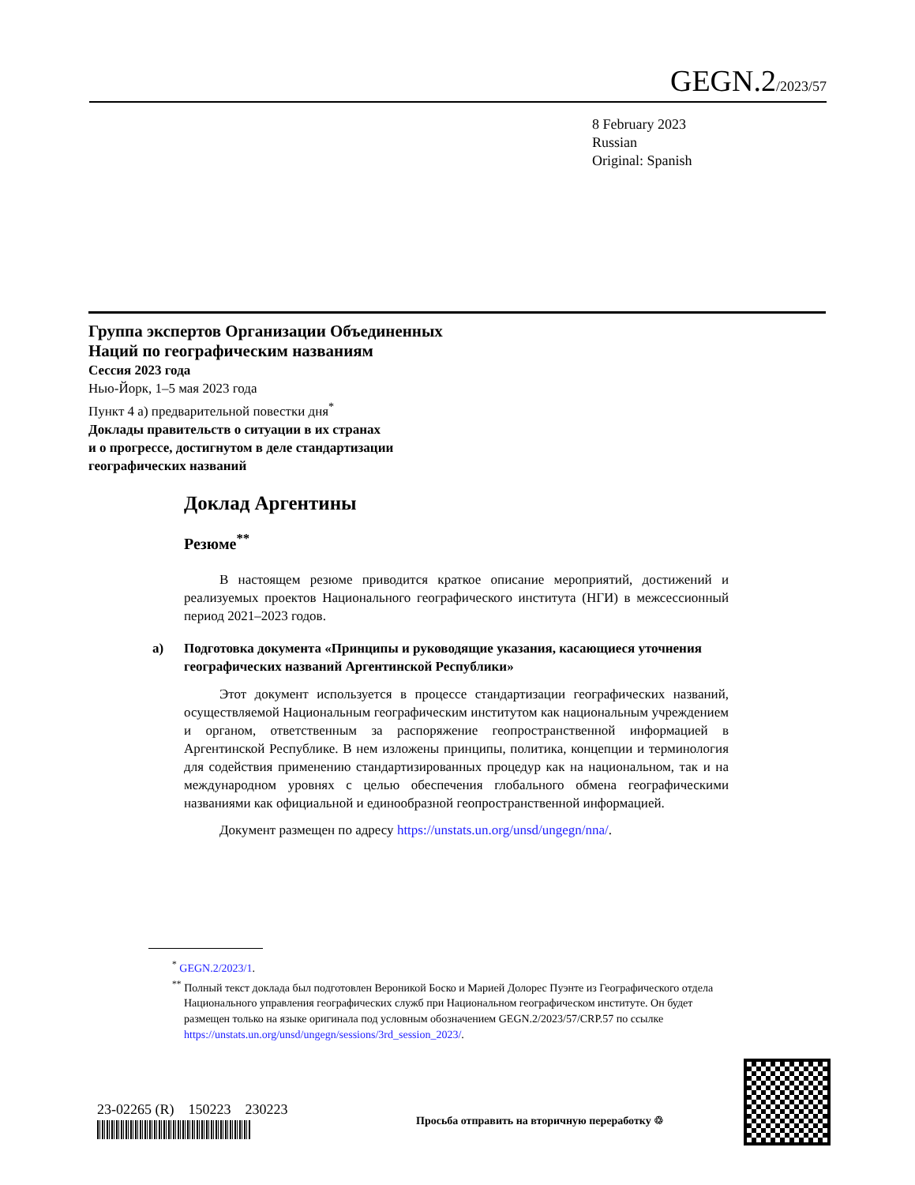GEGN.2/2023/57
8 February 2023
Russian
Original: Spanish
Группа экспертов Организации Объединенных
Наций по географическим названиям
Сессия 2023 года
Нью-Йорк, 1–5 мая 2023 года
Пункт 4 a) предварительной повестки дня<sup>*</sup>
Доклады правительств о ситуации в их странах
и о прогрессе, достигнутом в деле стандартизации
географических названий
Доклад Аргентины
Резюме<sup>**</sup>
В настоящем резюме приводится краткое описание мероприятий, достижений и реализуемых проектов Национального географического института (НГИ) в межсессионный период 2021–2023 годов.
a) Подготовка документа «Принципы и руководящие указания, касающиеся уточнения географических названий Аргентинской Республики»
Этот документ используется в процессе стандартизации географических названий, осуществляемой Национальным географическим институтом как национальным учреждением и органом, ответственным за распоряжение геопространственной информацией в Аргентинской Республике. В нем изложены принципы, политика, концепции и терминология для содействия применению стандартизированных процедур как на национальном, так и на международном уровнях с целью обеспечения глобального обмена географическими названиями как официальной и единообразной геопространственной информацией.
Документ размещен по адресу https://unstats.un.org/unsd/ungegn/nna/.
<sup>*</sup> GEGN.2/2023/1.
<sup>**</sup> Полный текст доклада был подготовлен Вероникой Боско и Марией Долорес Пуэнте из Географического отдела Национального управления географических служб при Национальном географическом институте. Он будет размещен только на языке оригинала под условным обозначением GEGN.2/2023/57/CRP.57 по ссылке https://unstats.un.org/unsd/ungegn/sessions/3rd_session_2023/.
23-02265 (R) 150223 230223
Просьба отправить на вторичную переработку ♲